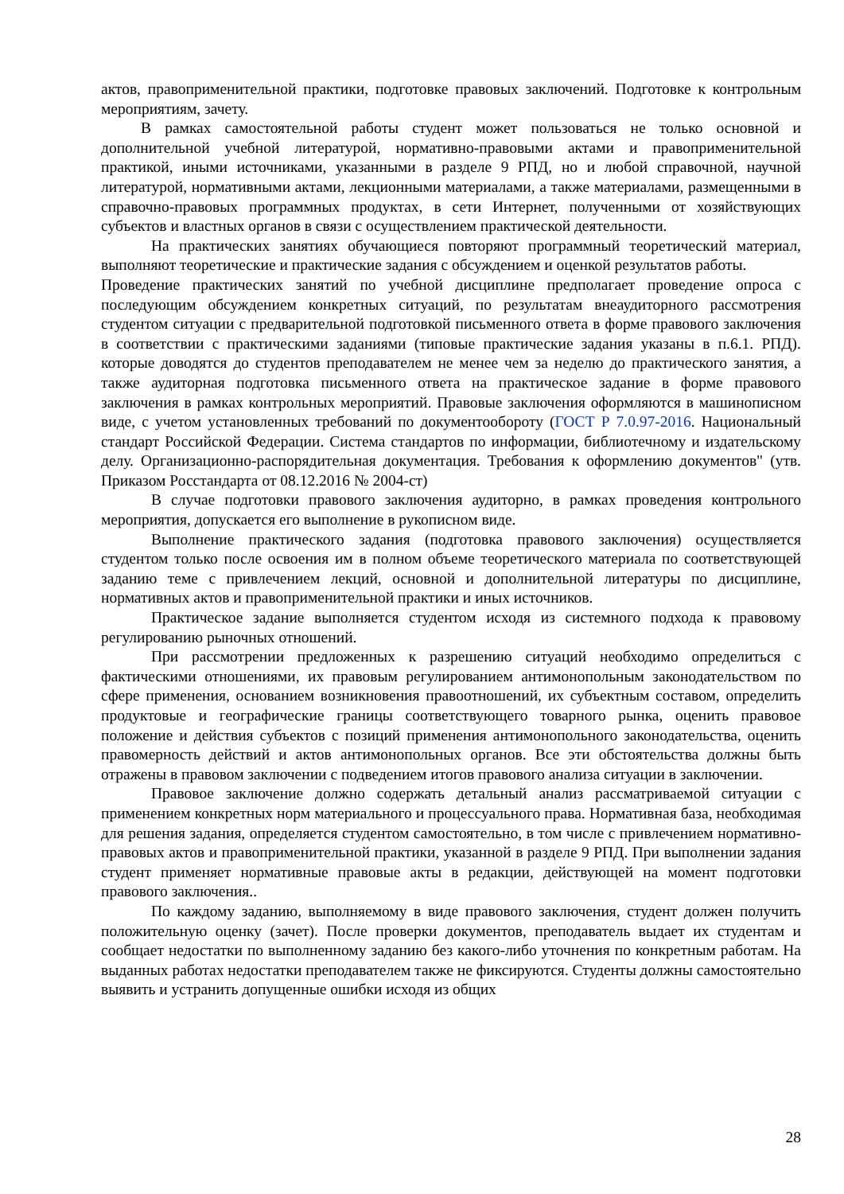актов, правоприменительной практики, подготовке правовых заключений. Подготовке к контрольным мероприятиям, зачету.
В рамках самостоятельной работы студент может пользоваться не только основной и дополнительной учебной литературой, нормативно-правовыми актами и правоприменительной практикой, иными источниками, указанными в разделе 9 РПД, но и любой справочной, научной литературой, нормативными актами, лекционными материалами, а также материалами, размещенными в справочно-правовых программных продуктах, в сети Интернет, полученными от хозяйствующих субъектов и властных органов в связи с осуществлением практической деятельности.
На практических занятиях обучающиеся повторяют программный теоретический материал, выполняют теоретические и практические задания с обсуждением и оценкой результатов работы.
Проведение практических занятий по учебной дисциплине предполагает проведение опроса с последующим обсуждением конкретных ситуаций, по результатам внеаудиторного рассмотрения студентом ситуации с предварительной подготовкой письменного ответа в форме правового заключения в соответствии с практическими заданиями (типовые практические задания указаны в п.6.1. РПД). которые доводятся до студентов преподавателем не менее чем за неделю до практического занятия, а также аудиторная подготовка письменного ответа на практическое задание в форме правового заключения в рамках контрольных мероприятий. Правовые заключения оформляются в машинописном виде, с учетом установленных требований по документообороту (ГОСТ Р 7.0.97-2016. Национальный стандарт Российской Федерации. Система стандартов по информации, библиотечному и издательскому делу. Организационно-распорядительная документация. Требования к оформлению документов" (утв. Приказом Росстандарта от 08.12.2016 № 2004-ст)
В случае подготовки правового заключения аудиторно, в рамках проведения контрольного мероприятия, допускается его выполнение в рукописном виде.
Выполнение практического задания (подготовка правового заключения) осуществляется студентом только после освоения им в полном объеме теоретического материала по соответствующей заданию теме с привлечением лекций, основной и дополнительной литературы по дисциплине, нормативных актов и правоприменительной практики и иных источников.
Практическое задание выполняется студентом исходя из системного подхода к правовому регулированию рыночных отношений.
При рассмотрении предложенных к разрешению ситуаций необходимо определиться с фактическими отношениями, их правовым регулированием антимонопольным законодательством по сфере применения, основанием возникновения правоотношений, их субъектным составом, определить продуктовые и географические границы соответствующего товарного рынка, оценить правовое положение и действия субъектов с позиций применения антимонопольного законодательства, оценить правомерность действий и актов антимонопольных органов. Все эти обстоятельства должны быть отражены в правовом заключении с подведением итогов правового анализа ситуации в заключении.
Правовое заключение должно содержать детальный анализ рассматриваемой ситуации с применением конкретных норм материального и процессуального права. Нормативная база, необходимая для решения задания, определяется студентом самостоятельно, в том числе с привлечением нормативно- правовых актов и правоприменительной практики, указанной в разделе 9 РПД. При выполнении задания студент применяет нормативные правовые акты в редакции, действующей на момент подготовки правового заключения..
По каждому заданию, выполняемому в виде правового заключения, студент должен получить положительную оценку (зачет). После проверки документов, преподаватель выдает их студентам и сообщает недостатки по выполненному заданию без какого-либо уточнения по конкретным работам. На выданных работах недостатки преподавателем также не фиксируются. Студенты должны самостоятельно выявить и устранить допущенные ошибки исходя из общих
28